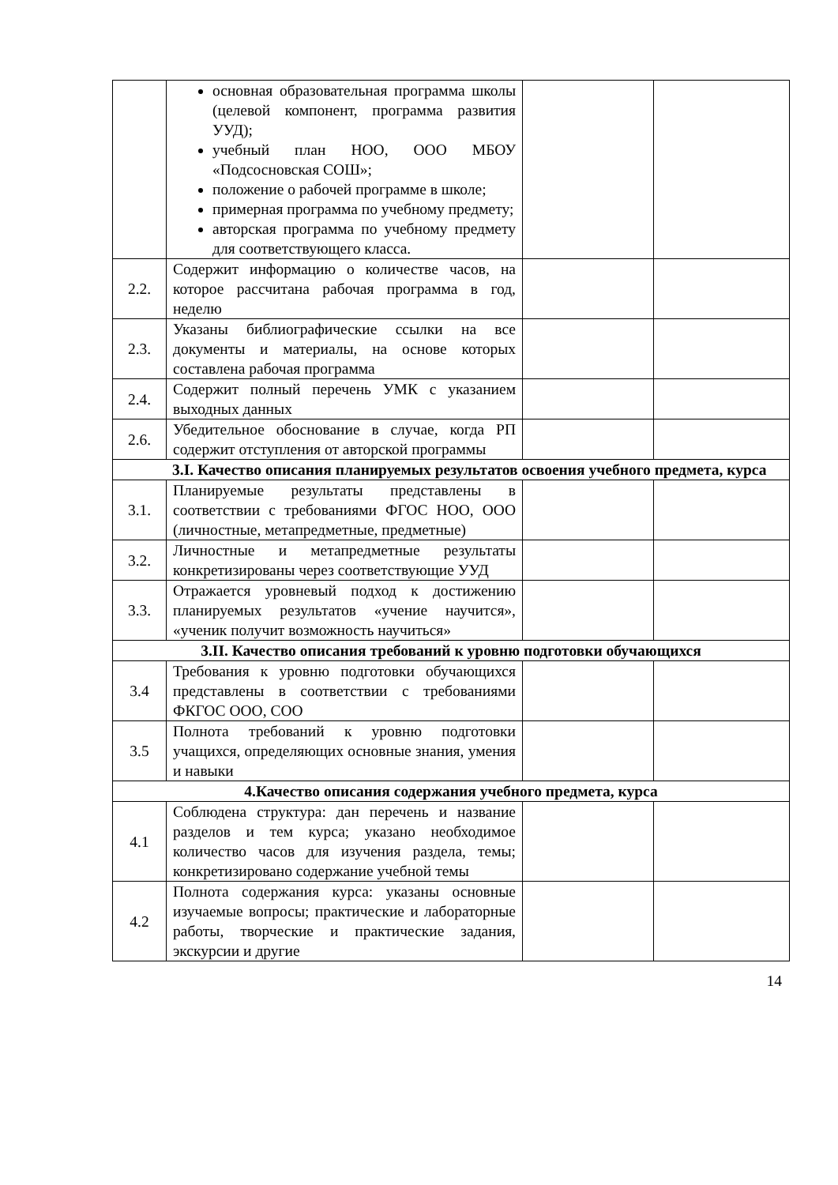| | основная образовательная программа школы (целевой компонент, программа развития УУД); учебный план НОО, ООО МБОУ «Подсосновская СОШ»; положение о рабочей программе в школе; примерная программа по учебному предмету; авторская программа по учебному предмету для соответствующего класса. | | |
| 2.2. | Содержит информацию о количестве часов, на которое рассчитана рабочая программа в год, неделю | | |
| 2.3. | Указаны библиографические ссылки на все документы и материалы, на основе которых составлена рабочая программа | | |
| 2.4. | Содержит полный перечень УМК с указанием выходных данных | | |
| 2.6. | Убедительное обоснование в случае, когда РП содержит отступления от авторской программы | | |
| 3.I. Качество описания планируемых результатов освоения учебного предмета, курса | | | |
| 3.1. | Планируемые результаты представлены в соответствии с требованиями ФГОС НОО, ООО (личностные, метапредметные, предметные) | | |
| 3.2. | Личностные и метапредметные результаты конкретизированы через соответствующие УУД | | |
| 3.3. | Отражается уровневый подход к достижению планируемых результатов «учение научится», «ученик получит возможность научиться» | | |
| 3.II. Качество описания требований к уровню подготовки обучающихся | | | |
| 3.4 | Требования к уровню подготовки обучающихся представлены в соответствии с требованиями ФКГОС ООО, СОО | | |
| 3.5 | Полнота требований к уровню подготовки учащихся, определяющих основные знания, умения и навыки | | |
| 4.Качество описания содержания учебного предмета, курса | | | |
| 4.1 | Соблюдена структура: дан перечень и название разделов и тем курса; указано необходимое количество часов для изучения раздела, темы; конкретизировано содержание учебной темы | | |
| 4.2 | Полнота содержания курса: указаны основные изучаемые вопросы; практические и лабораторные работы, творческие и практические задания, экскурсии и другие | | |
14